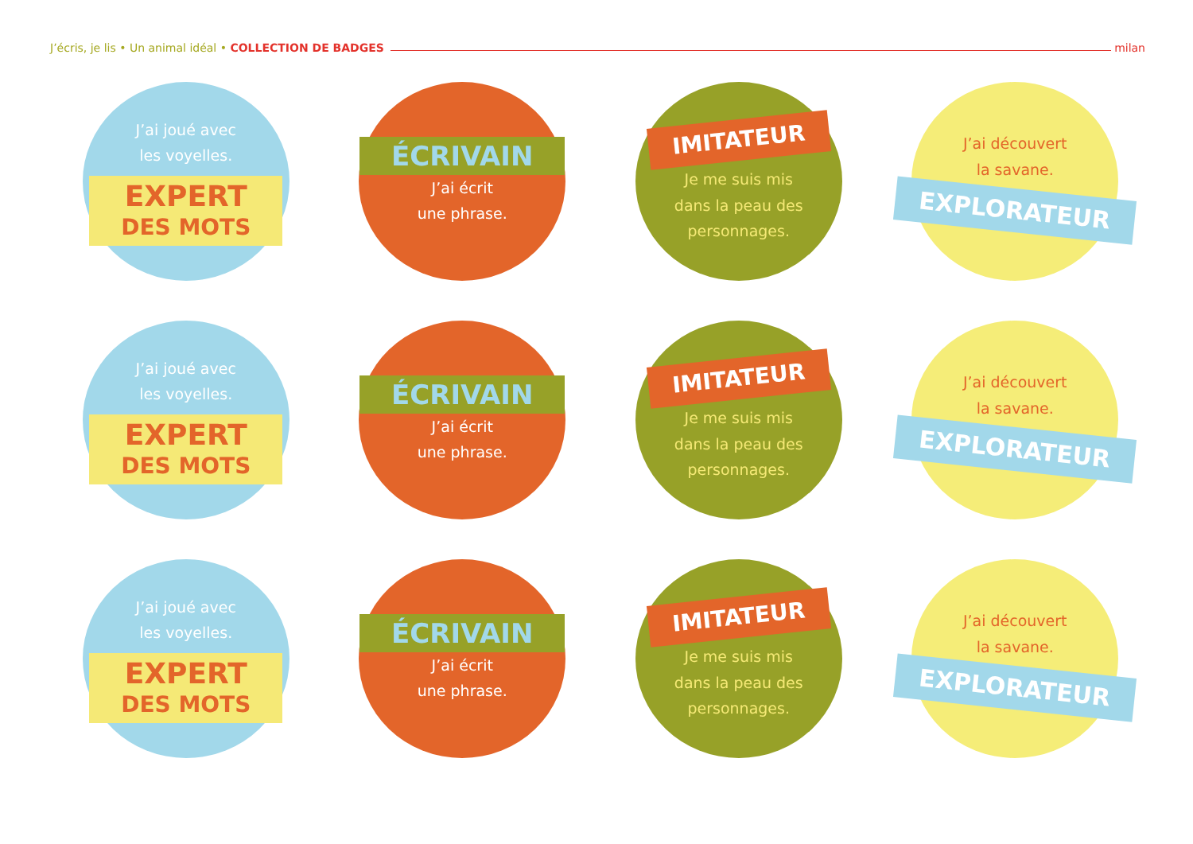J’écris, je lis • Un animal idéal • COLLECTION DE BADGES milan
J’ai joué avec
les voyelles.
EXPERT
DES MOTS
ÉCRIVAIN
J’ai écrit
une phrase.
IMITATEUR
Je me suis mis
dans la peau des
personnages.
J’ai découvert
la savane.
EXPLORATEUR
J’ai joué avec
les voyelles.
EXPERT
DES MOTS
ÉCRIVAIN
J’ai écrit
une phrase.
IMITATEUR
Je me suis mis
dans la peau des
personnages.
J’ai découvert
la savane.
EXPLORATEUR
J’ai joué avec
les voyelles.
EXPERT
DES MOTS
ÉCRIVAIN
J’ai écrit
une phrase.
IMITATEUR
Je me suis mis
dans la peau des
personnages.
J’ai découvert
la savane.
EXPLORATEUR